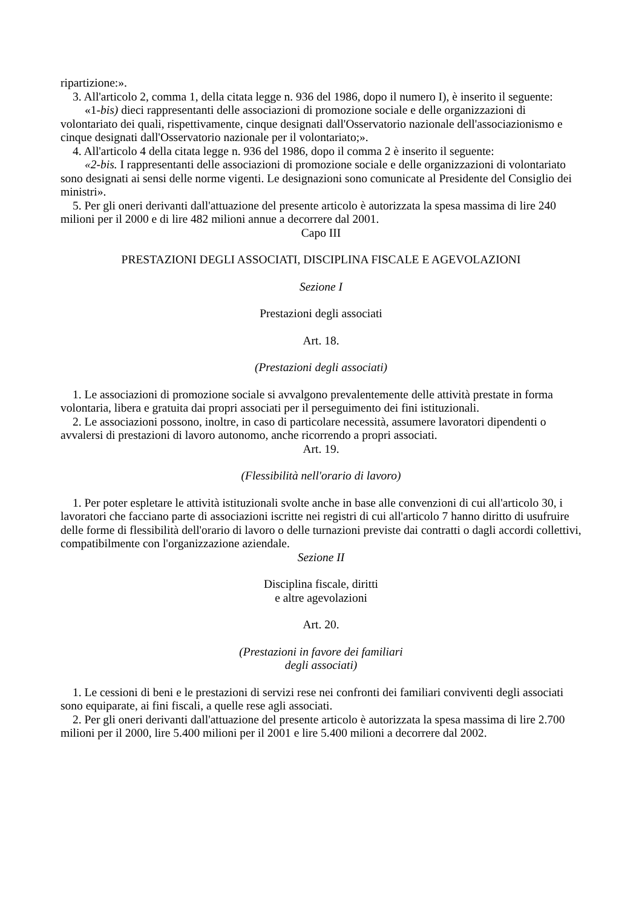ripartizione:».
3. All'articolo 2, comma 1, della citata legge n. 936 del 1986, dopo il numero I), è inserito il seguente:
«1-bis) dieci rappresentanti delle associazioni di promozione sociale e delle organizzazioni di volontariato dei quali, rispettivamente, cinque designati dall'Osservatorio nazionale dell'associazionismo e cinque designati dall'Osservatorio nazionale per il volontariato;».
4. All'articolo 4 della citata legge n. 936 del 1986, dopo il comma 2 è inserito il seguente:
«2-bis. I rappresentanti delle associazioni di promozione sociale e delle organizzazioni di volontariato sono designati ai sensi delle norme vigenti. Le designazioni sono comunicate al Presidente del Consiglio dei ministri».
5. Per gli oneri derivanti dall'attuazione del presente articolo è autorizzata la spesa massima di lire 240 milioni per il 2000 e di lire 482 milioni annue a decorrere dal 2001.
Capo III
PRESTAZIONI DEGLI ASSOCIATI, DISCIPLINA FISCALE E AGEVOLAZIONI
Sezione I
Prestazioni degli associati
Art. 18.
(Prestazioni degli associati)
1. Le associazioni di promozione sociale si avvalgono prevalentemente delle attività prestate in forma volontaria, libera e gratuita dai propri associati per il perseguimento dei fini istituzionali.
2. Le associazioni possono, inoltre, in caso di particolare necessità, assumere lavoratori dipendenti o avvalersi di prestazioni di lavoro autonomo, anche ricorrendo a propri associati.
Art. 19.
(Flessibilità nell'orario di lavoro)
1. Per poter espletare le attività istituzionali svolte anche in base alle convenzioni di cui all'articolo 30, i lavoratori che facciano parte di associazioni iscritte nei registri di cui all'articolo 7 hanno diritto di usufruire delle forme di flessibilità dell'orario di lavoro o delle turnazioni previste dai contratti o dagli accordi collettivi, compatibilmente con l'organizzazione aziendale.
Sezione II
Disciplina fiscale, diritti
e altre agevolazioni
Art. 20.
(Prestazioni in favore dei familiari
degli associati)
1. Le cessioni di beni e le prestazioni di servizi rese nei confronti dei familiari conviventi degli associati sono equiparate, ai fini fiscali, a quelle rese agli associati.
2. Per gli oneri derivanti dall'attuazione del presente articolo è autorizzata la spesa massima di lire 2.700 milioni per il 2000, lire 5.400 milioni per il 2001 e lire 5.400 milioni a decorrere dal 2002.